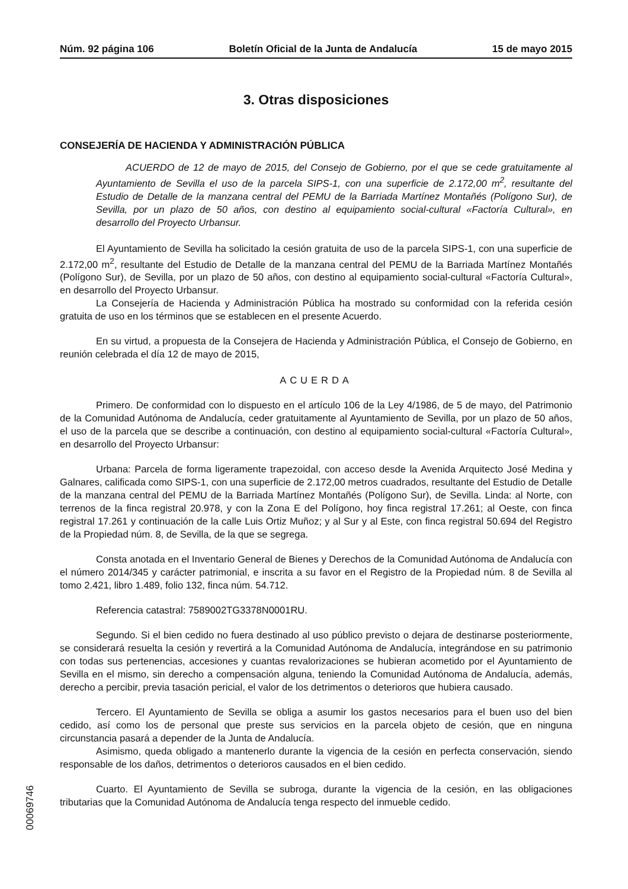Núm. 92 página 106 Boletín Oficial de la Junta de Andalucía 15 de mayo 2015
3. Otras disposiciones
CONSEJERÍA DE HACIENDA Y ADMINISTRACIÓN PÚBLICA
ACUERDO de 12 de mayo de 2015, del Consejo de Gobierno, por el que se cede gratuitamente al Ayuntamiento de Sevilla el uso de la parcela SIPS-1, con una superficie de 2.172,00 m<sup>2</sup>, resultante del Estudio de Detalle de la manzana central del PEMU de la Barriada Martínez Montañés (Polígono Sur), de Sevilla, por un plazo de 50 años, con destino al equipamiento social-cultural «Factoría Cultural», en desarrollo del Proyecto Urbansur.
El Ayuntamiento de Sevilla ha solicitado la cesión gratuita de uso de la parcela SIPS-1, con una superficie de 2.172,00 m<sup>2</sup>, resultante del Estudio de Detalle de la manzana central del PEMU de la Barriada Martínez Montañés (Polígono Sur), de Sevilla, por un plazo de 50 años, con destino al equipamiento social-cultural «Factoría Cultural», en desarrollo del Proyecto Urbansur.
La Consejería de Hacienda y Administración Pública ha mostrado su conformidad con la referida cesión gratuita de uso en los términos que se establecen en el presente Acuerdo.
En su virtud, a propuesta de la Consejera de Hacienda y Administración Pública, el Consejo de Gobierno, en reunión celebrada el día 12 de mayo de 2015,
ACUERDA
Primero. De conformidad con lo dispuesto en el artículo 106 de la Ley 4/1986, de 5 de mayo, del Patrimonio de la Comunidad Autónoma de Andalucía, ceder gratuitamente al Ayuntamiento de Sevilla, por un plazo de 50 años, el uso de la parcela que se describe a continuación, con destino al equipamiento social-cultural «Factoría Cultural», en desarrollo del Proyecto Urbansur:
Urbana: Parcela de forma ligeramente trapezoidal, con acceso desde la Avenida Arquitecto José Medina y Galnares, calificada como SIPS-1, con una superficie de 2.172,00 metros cuadrados, resultante del Estudio de Detalle de la manzana central del PEMU de la Barriada Martínez Montañés (Polígono Sur), de Sevilla. Linda: al Norte, con terrenos de la finca registral 20.978, y con la Zona E del Polígono, hoy finca registral 17.261; al Oeste, con finca registral 17.261 y continuación de la calle Luis Ortiz Muñoz; y al Sur y al Este, con finca registral 50.694 del Registro de la Propiedad núm. 8, de Sevilla, de la que se segrega.
Consta anotada en el Inventario General de Bienes y Derechos de la Comunidad Autónoma de Andalucía con el número 2014/345 y carácter patrimonial, e inscrita a su favor en el Registro de la Propiedad núm. 8 de Sevilla al tomo 2.421, libro 1.489, folio 132, finca núm. 54.712.
Referencia catastral: 7589002TG3378N0001RU.
Segundo. Si el bien cedido no fuera destinado al uso público previsto o dejara de destinarse posteriormente, se considerará resuelta la cesión y revertirá a la Comunidad Autónoma de Andalucía, integrándose en su patrimonio con todas sus pertenencias, accesiones y cuantas revalorizaciones se hubieran acometido por el Ayuntamiento de Sevilla en el mismo, sin derecho a compensación alguna, teniendo la Comunidad Autónoma de Andalucía, además, derecho a percibir, previa tasación pericial, el valor de los detrimentos o deterioros que hubiera causado.
Tercero. El Ayuntamiento de Sevilla se obliga a asumir los gastos necesarios para el buen uso del bien cedido, así como los de personal que preste sus servicios en la parcela objeto de cesión, que en ninguna circunstancia pasará a depender de la Junta de Andalucía.
Asimismo, queda obligado a mantenerlo durante la vigencia de la cesión en perfecta conservación, siendo responsable de los daños, detrimentos o deterioros causados en el bien cedido.
Cuarto. El Ayuntamiento de Sevilla se subroga, durante la vigencia de la cesión, en las obligaciones tributarias que la Comunidad Autónoma de Andalucía tenga respecto del inmueble cedido.
00069746